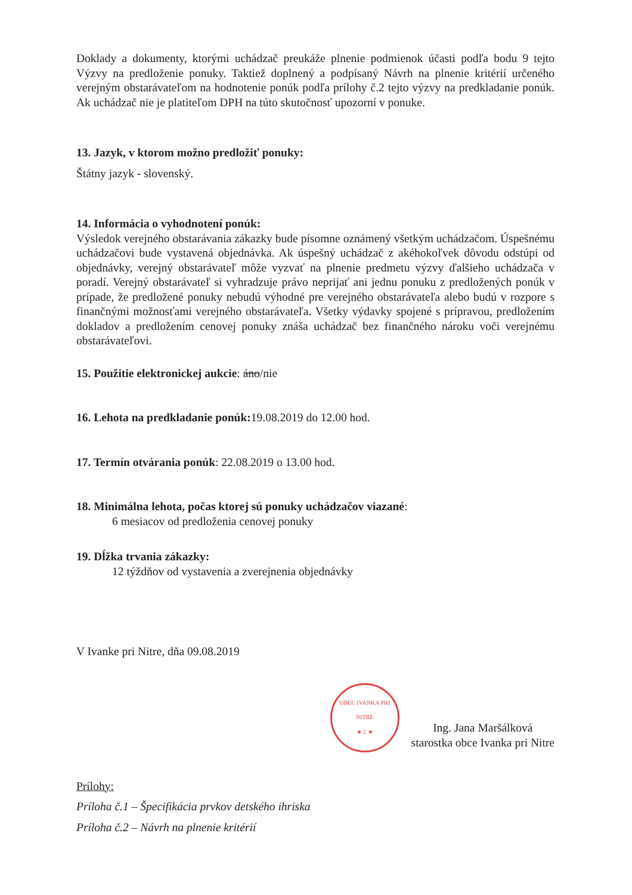Doklady a dokumenty, ktorými uchádzač preukáže plnenie podmienok účasti podľa bodu 9 tejto Výzvy na predloženie ponuky. Taktiež doplnený a podpísaný Návrh na plnenie kritérií určeného verejným obstarávateľom na hodnotenie ponúk podľa prílohy č.2 tejto výzvy na predkladanie ponúk. Ak uchádzač nie je platiteľom DPH na túto skutočnosť upozorní v ponuke.
13. Jazyk, v ktorom možno predložiť ponuky:
Štátny jazyk - slovenský.
14. Informácia o vyhodnotení ponúk:
Výsledok verejného obstarávania zákazky bude písomne oznámený všetkým uchádzačom. Úspešnému uchádzačovi bude vystavená objednávka. Ak úspešný uchádzač z akéhokoľvek dôvodu odstúpi od objednávky, verejný obstarávateľ môže vyzvať na plnenie predmetu výzvy ďalšieho uchádzača v poradí. Verejný obstarávateľ si vyhradzuje právo neprijať ani jednu ponuku z predložených ponúk v prípade, že predložené ponuky nebudú výhodné pre verejného obstarávateľa alebo budú v rozpore s finančnými možnosťami verejného obstarávateľa. Všetky výdavky spojené s prípravou, predložením dokladov a predložením cenovej ponuky znáša uchádzač bez finančného nároku voči verejnému obstarávateľovi.
15. Použitie elektronickej aukcie: áno/nie
16. Lehota na predkladanie ponúk: 19.08.2019 do 12.00 hod.
17. Termín otvárania ponúk: 22.08.2019 o 13.00 hod.
18. Minimálna lehota, počas ktorej sú ponuky uchádzačov viazané:
6 mesiacov od predloženia cenovej ponuky
19. Dĺžka trvania zákazky:
12 týždňov od vystavenia a zverejnenia objednávky
V Ivanke pri Nitre, dňa 09.08.2019
OBEC IVANKA PRI NITRE
★ 2 ★
Ing. Jana Maršálková
starostka obce Ivanka pri Nitre
Prílohy:
Príloha č.1 – Špecifikácia prvkov detského ihriska
Príloha č.2 – Návrh na plnenie kritérií